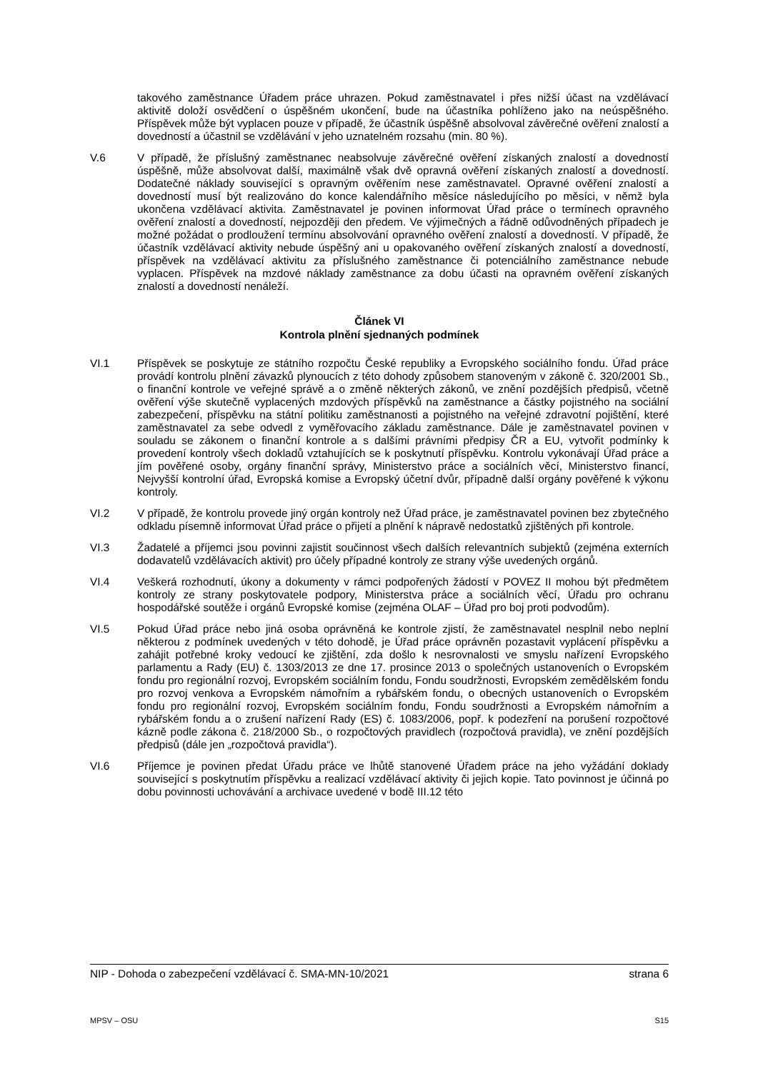takového zaměstnance Úřadem práce uhrazen. Pokud zaměstnavatel i přes nižší účast na vzdělávací aktivitě doloží osvědčení o úspěšném ukončení, bude na účastníka pohlíženo jako na neúspěšného. Příspěvek může být vyplacen pouze v případě, že účastník úspěšně absolvoval závěrečné ověření znalostí a dovedností a účastnil se vzdělávání v jeho uznatelném rozsahu (min. 80 %).
V.6 V případě, že příslušný zaměstnanec neabsolvuje závěrečné ověření získaných znalostí a dovedností úspěšně, může absolvovat další, maximálně však dvě opravná ověření získaných znalostí a dovedností. Dodatečné náklady související s opravným ověřením nese zaměstnavatel. Opravné ověření znalostí a dovedností musí být realizováno do konce kalendářního měsíce následujícího po měsíci, v němž byla ukončena vzdělávací aktivita. Zaměstnavatel je povinen informovat Úřad práce o termínech opravného ověření znalostí a dovedností, nejpozději den předem. Ve výjimečných a řádně odůvodněných případech je možné požádat o prodloužení termínu absolvování opravného ověření znalostí a dovedností. V případě, že účastník vzdělávací aktivity nebude úspěšný ani u opakovaného ověření získaných znalostí a dovedností, příspěvek na vzdělávací aktivitu za příslušného zaměstnance či potenciálního zaměstnance nebude vyplacen. Příspěvek na mzdové náklady zaměstnance za dobu účasti na opravném ověření získaných znalostí a dovedností nenáleží.
Článek VI
Kontrola plnění sjednaných podmínek
VI.1 Příspěvek se poskytuje ze státního rozpočtu České republiky a Evropského sociálního fondu. Úřad práce provádí kontrolu plnění závazků plynoucích z této dohody způsobem stanoveným v zákoně č. 320/2001 Sb., o finanční kontrole ve veřejné správě a o změně některých zákonů, ve znění pozdějších předpisů, včetně ověření výše skutečně vyplacených mzdových příspěvků na zaměstnance a částky pojistného na sociální zabezpečení, příspěvku na státní politiku zaměstnanosti a pojistného na veřejné zdravotní pojištění, které zaměstnavatel za sebe odvedl z vyměřovacího základu zaměstnance. Dále je zaměstnavatel povinen v souladu se zákonem o finanční kontrole a s dalšími právními předpisy ČR a EU, vytvořit podmínky k provedení kontroly všech dokladů vztahujících se k poskytnutí příspěvku. Kontrolu vykonávají Úřad práce a jím pověřené osoby, orgány finanční správy, Ministerstvo práce a sociálních věcí, Ministerstvo financí, Nejvyšší kontrolní úřad, Evropská komise a Evropský účetní dvůr, případně další orgány pověřené k výkonu kontroly.
VI.2 V případě, že kontrolu provede jiný orgán kontroly než Úřad práce, je zaměstnavatel povinen bez zbytečného odkladu písemně informovat Úřad práce o přijetí a plnění k nápravě nedostatků zjištěných při kontrole.
VI.3 Žadatelé a příjemci jsou povinni zajistit součinnost všech dalších relevantních subjektů (zejména externích dodavatelů vzdělávacích aktivit) pro účely případné kontroly ze strany výše uvedených orgánů.
VI.4 Veškerá rozhodnutí, úkony a dokumenty v rámci podpořených žádostí v POVEZ II mohou být předmětem kontroly ze strany poskytovatele podpory, Ministerstva práce a sociálních věcí, Úřadu pro ochranu hospodářské soutěže i orgánů Evropské komise (zejména OLAF – Úřad pro boj proti podvodům).
VI.5 Pokud Úřad práce nebo jiná osoba oprávněná ke kontrole zjistí, že zaměstnavatel nesplnil nebo neplní některou z podmínek uvedených v této dohodě, je Úřad práce oprávněn pozastavit vyplácení příspěvku a zahájit potřebné kroky vedoucí ke zjištění, zda došlo k nesrovnalosti ve smyslu nařízení Evropského parlamentu a Rady (EU) č. 1303/2013 ze dne 17. prosince 2013 o společných ustanoveních o Evropském fondu pro regionální rozvoj, Evropském sociálním fondu, Fondu soudržnosti, Evropském zemědělském fondu pro rozvoj venkova a Evropském námořním a rybářském fondu, o obecných ustanoveních o Evropském fondu pro regionální rozvoj, Evropském sociálním fondu, Fondu soudržnosti a Evropském námořním a rybářském fondu a o zrušení nařízení Rady (ES) č. 1083/2006, popř. k podezření na porušení rozpočtové kázně podle zákona č. 218/2000 Sb., o rozpočtových pravidlech (rozpočtová pravidla), ve znění pozdějších předpisů (dále jen „rozpočtová pravidla“).
VI.6 Příjemce je povinen předat Úřadu práce ve lhůtě stanovené Úřadem práce na jeho vyžádání doklady související s poskytnutím příspěvku a realizací vzdělávací aktivity či jejich kopie. Tato povinnost je účinná po dobu povinnosti uchovávání a archivace uvedené v bodě III.12 této
NIP - Dohoda o zabezpečení vzdělávací č. SMA-MN-10/2021 strana 6
MPSV – OSU S15